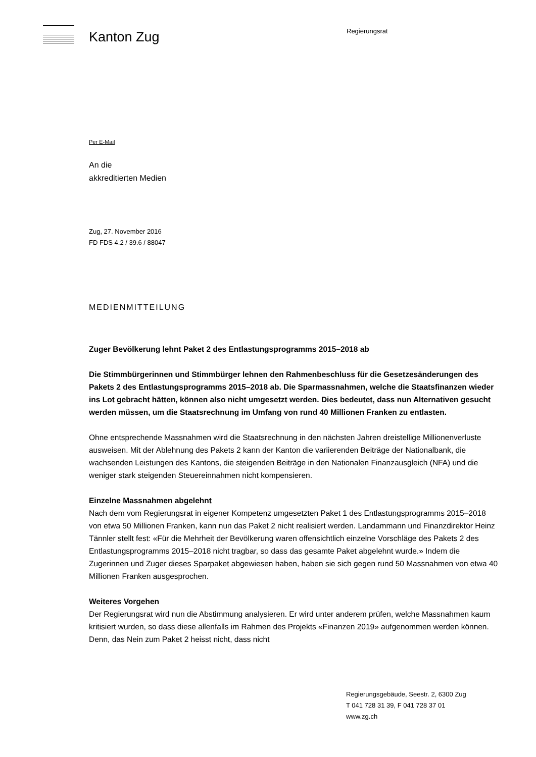Kanton Zug
Regierungsrat
Per E-Mail
An die
akkreditierten Medien
Zug, 27. November 2016
FD FDS 4.2 / 39.6 / 88047
MEDIENMITTEILUNG
Zuger Bevölkerung lehnt Paket 2 des Entlastungsprogramms 2015–2018 ab
Die Stimmbürgerinnen und Stimmbürger lehnen den Rahmenbeschluss für die Gesetzesänderungen des Pakets 2 des Entlastungsprogramms 2015–2018 ab. Die Sparmassnahmen, welche die Staatsfinanzen wieder ins Lot gebracht hätten, können also nicht umgesetzt werden. Dies bedeutet, dass nun Alternativen gesucht werden müssen, um die Staatsrechnung im Umfang von rund 40 Millionen Franken zu entlasten.
Ohne entsprechende Massnahmen wird die Staatsrechnung in den nächsten Jahren dreistellige Millionenverluste ausweisen. Mit der Ablehnung des Pakets 2 kann der Kanton die variierenden Beiträge der Nationalbank, die wachsenden Leistungen des Kantons, die steigenden Beiträge in den Nationalen Finanzausgleich (NFA) und die weniger stark steigenden Steuereinnahmen nicht kompensieren.
Einzelne Massnahmen abgelehnt
Nach dem vom Regierungsrat in eigener Kompetenz umgesetzten Paket 1 des Entlastungsprogramms 2015–2018 von etwa 50 Millionen Franken, kann nun das Paket 2 nicht realisiert werden. Landammann und Finanzdirektor Heinz Tännler stellt fest: «Für die Mehrheit der Bevölkerung waren offensichtlich einzelne Vorschläge des Pakets 2 des Entlastungsprogramms 2015–2018 nicht tragbar, so dass das gesamte Paket abgelehnt wurde.» Indem die Zugerinnen und Zuger dieses Sparpaket abgewiesen haben, haben sie sich gegen rund 50 Massnahmen von etwa 40 Millionen Franken ausgesprochen.
Weiteres Vorgehen
Der Regierungsrat wird nun die Abstimmung analysieren. Er wird unter anderem prüfen, welche Massnahmen kaum kritisiert wurden, so dass diese allenfalls im Rahmen des Projekts «Finanzen 2019» aufgenommen werden können. Denn, das Nein zum Paket 2 heisst nicht, dass nicht
Regierungsgebäude, Seestr. 2, 6300 Zug
T 041 728 31 39, F 041 728 37 01
www.zg.ch